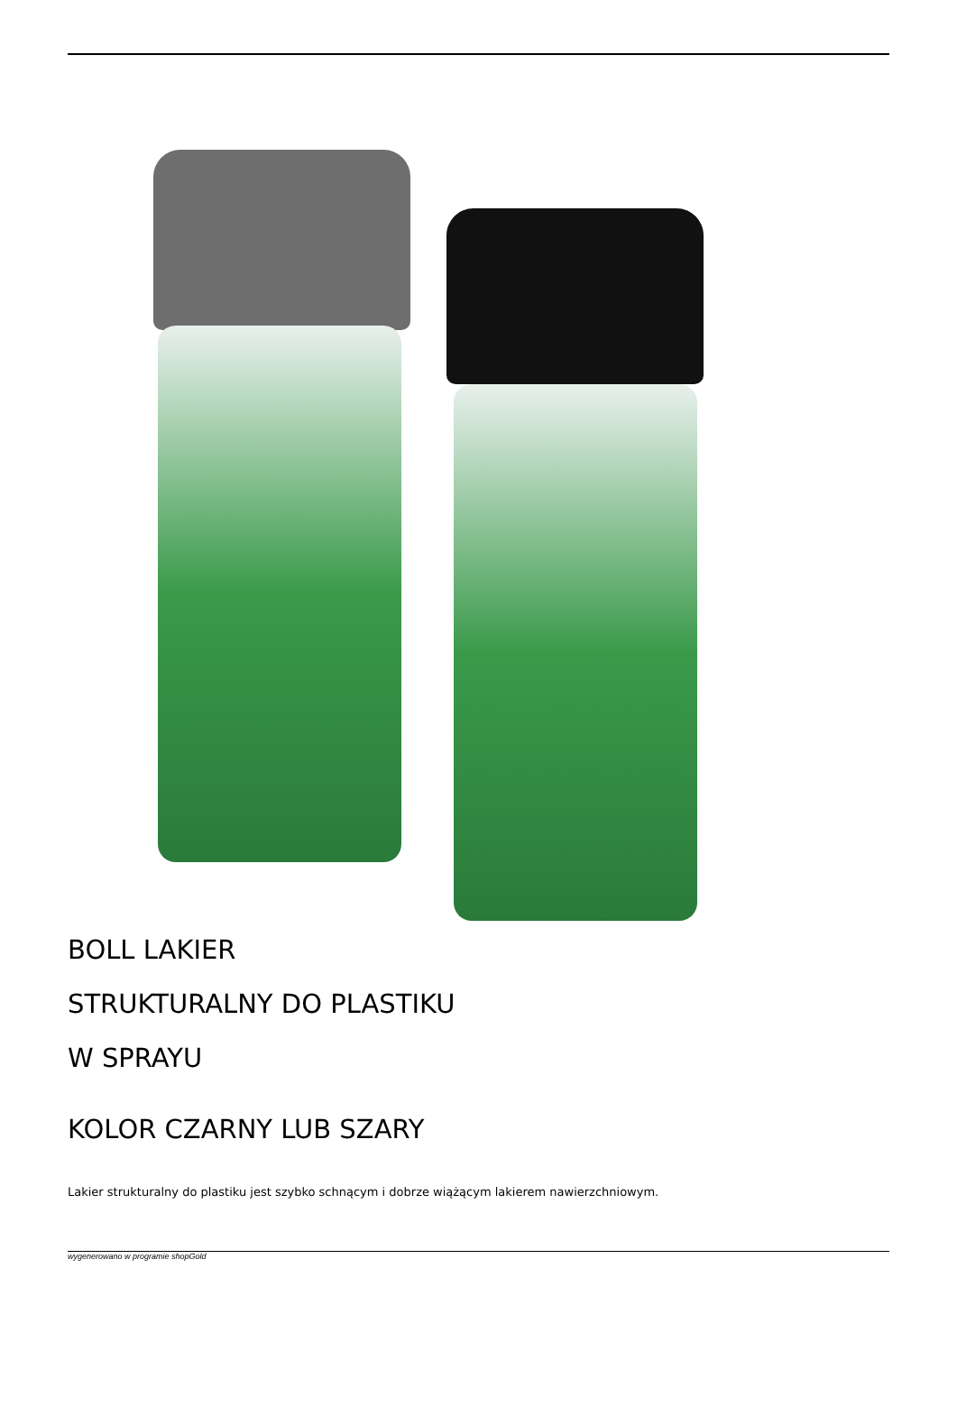BOLL LAKIER
STRUKTURALNY DO PLASTIKU
W SPRAYU
KOLOR CZARNY LUB SZARY
Lakier strukturalny do plastiku jest szybko schnącym i dobrze wiążącym lakierem nawierzchniowym.
wygenerowano w programie shopGold